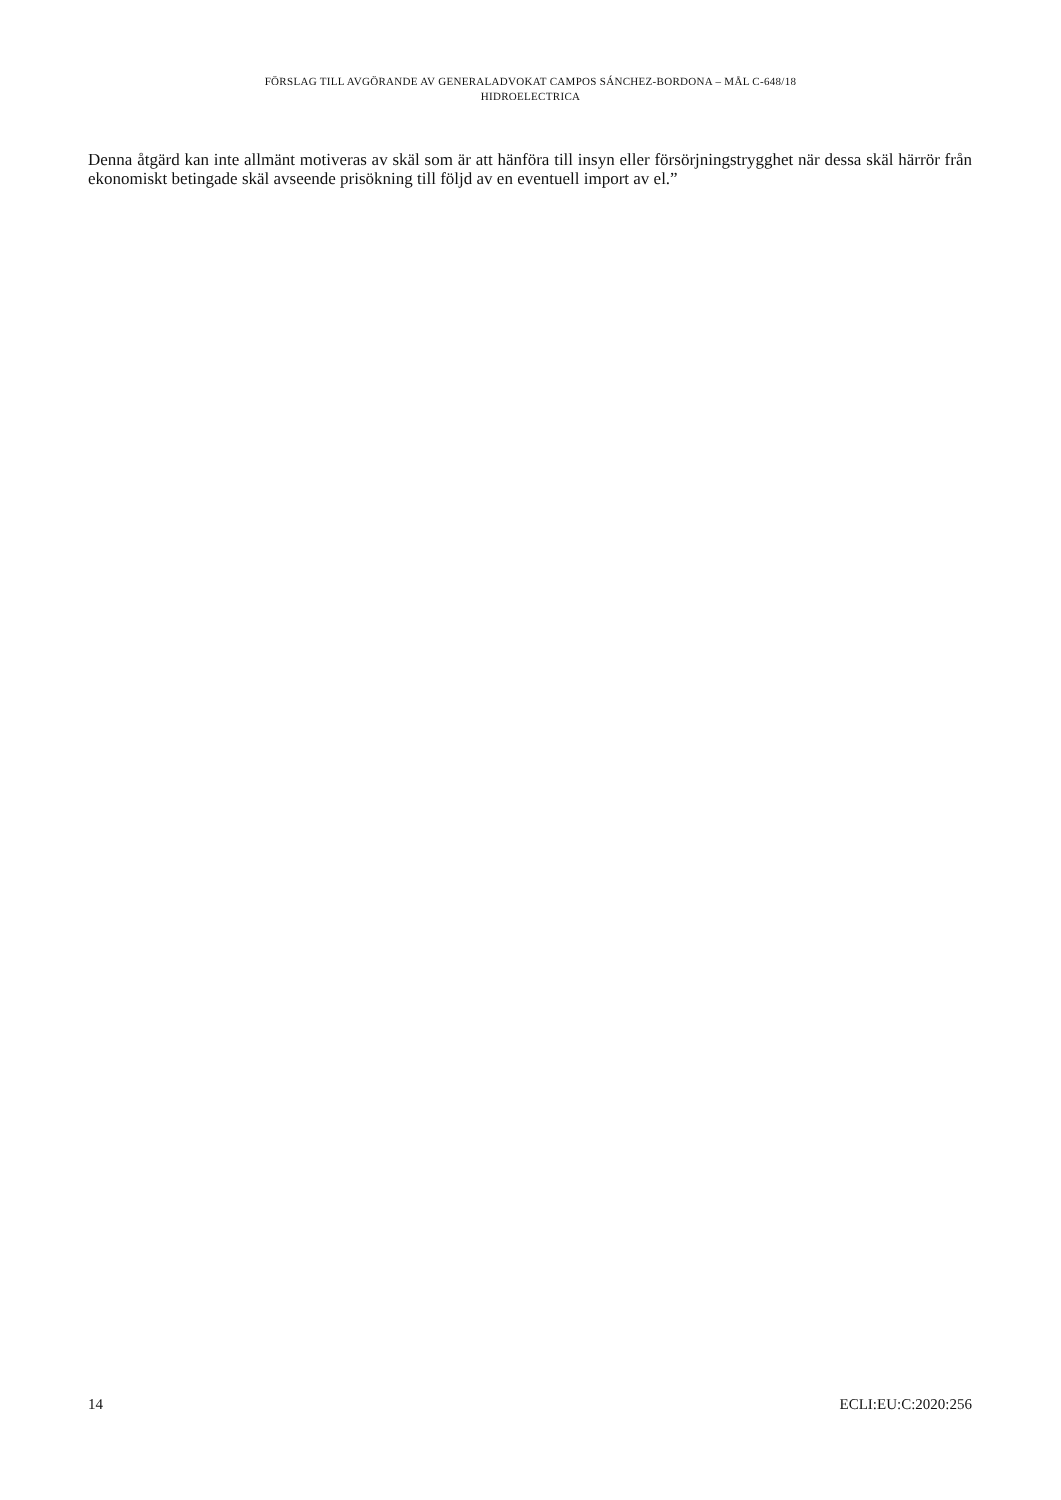FÖRSLAG TILL AVGÖRANDE AV GENERALADVOKAT CAMPOS SÁNCHEZ-BORDONA – MÅL C-648/18
HIDROELECTRICA
Denna åtgärd kan inte allmänt motiveras av skäl som är att hänföra till insyn eller försörjningstrygghet när dessa skäl härrör från ekonomiskt betingade skäl avseende prisökning till följd av en eventuell import av el.”
14 ECLI:EU:C:2020:256